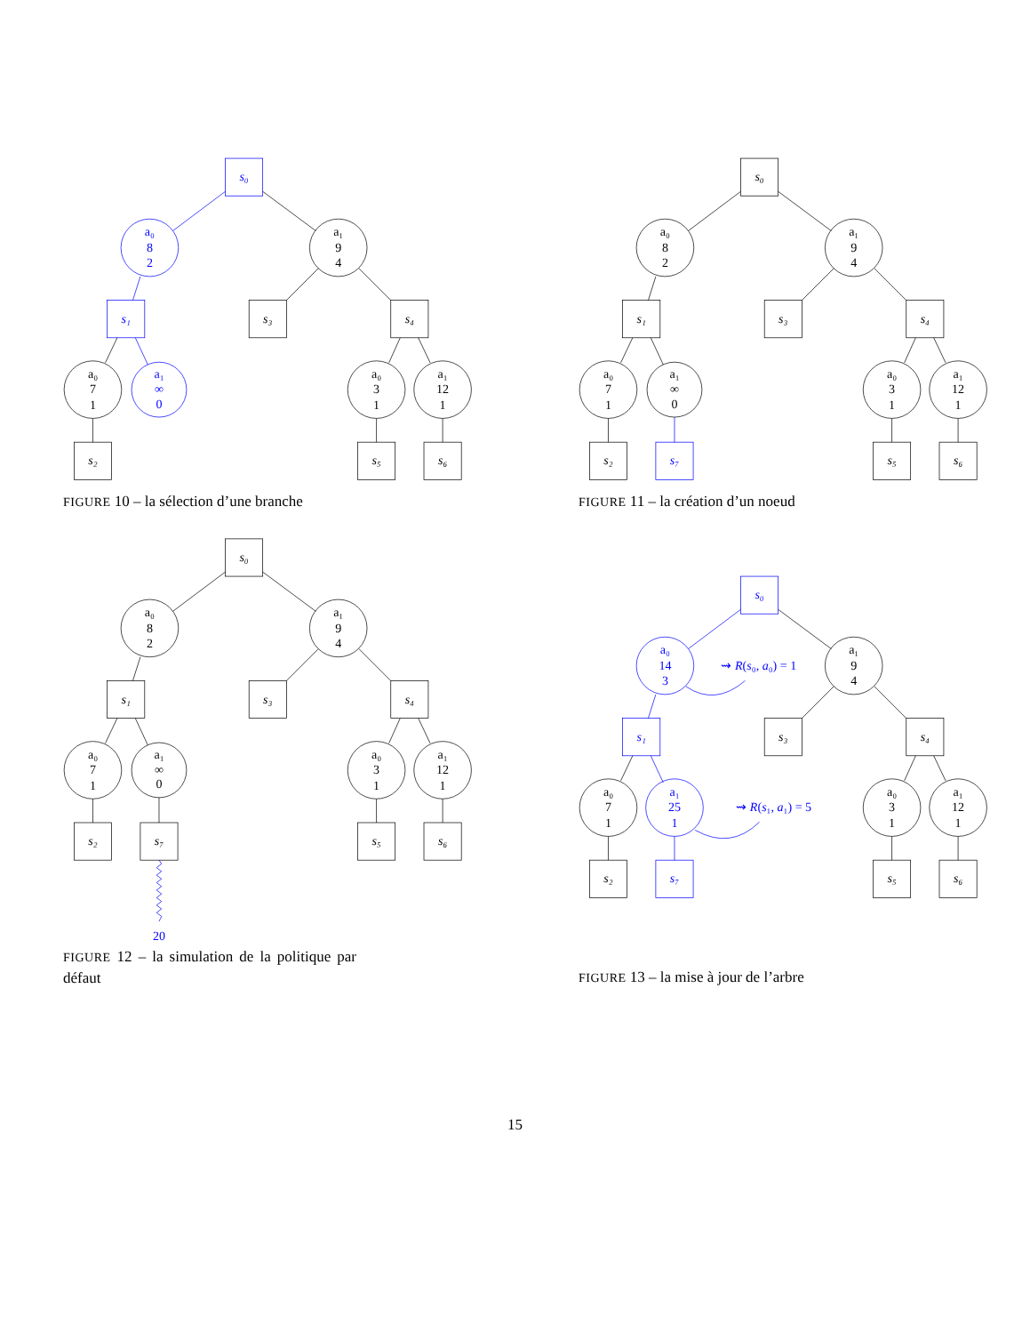s₀
a₀
8
2
a₁
9
4
s₁
s₃
s₄
a₀
7
1
a₁
∞
0
a₀
3
1
a₁
12
1
s₂
s₅
s₆
FIGURE 10 – la sélection d’une branche
s₀
a₀
8
2
a₁
9
4
s₁
s₃
s₄
a₀
7
1
a₁
∞
0
a₀
3
1
a₁
12
1
s₂
s₇
s₅
s₆
FIGURE 11 – la création d’un noeud
s₀
a₀
8
2
a₁
9
4
s₁
s₃
s₄
a₀
7
1
a₁
∞
0
a₀
3
1
a₁
12
1
s₂
s₇
s₅
s₆
20
FIGURE 12 – la simulation de la politique par défaut
s₀
a₀
14
3
⇝ R(s₀, a₀) = 1
a₁
9
4
s₁
s₃
s₄
a₀
7
1
a₁
25
1
⇝ R(s₁, a₁) = 5
a₀
3
1
a₁
12
1
s₂
s₇
s₅
s₆
FIGURE 13 – la mise à jour de l’arbre
15